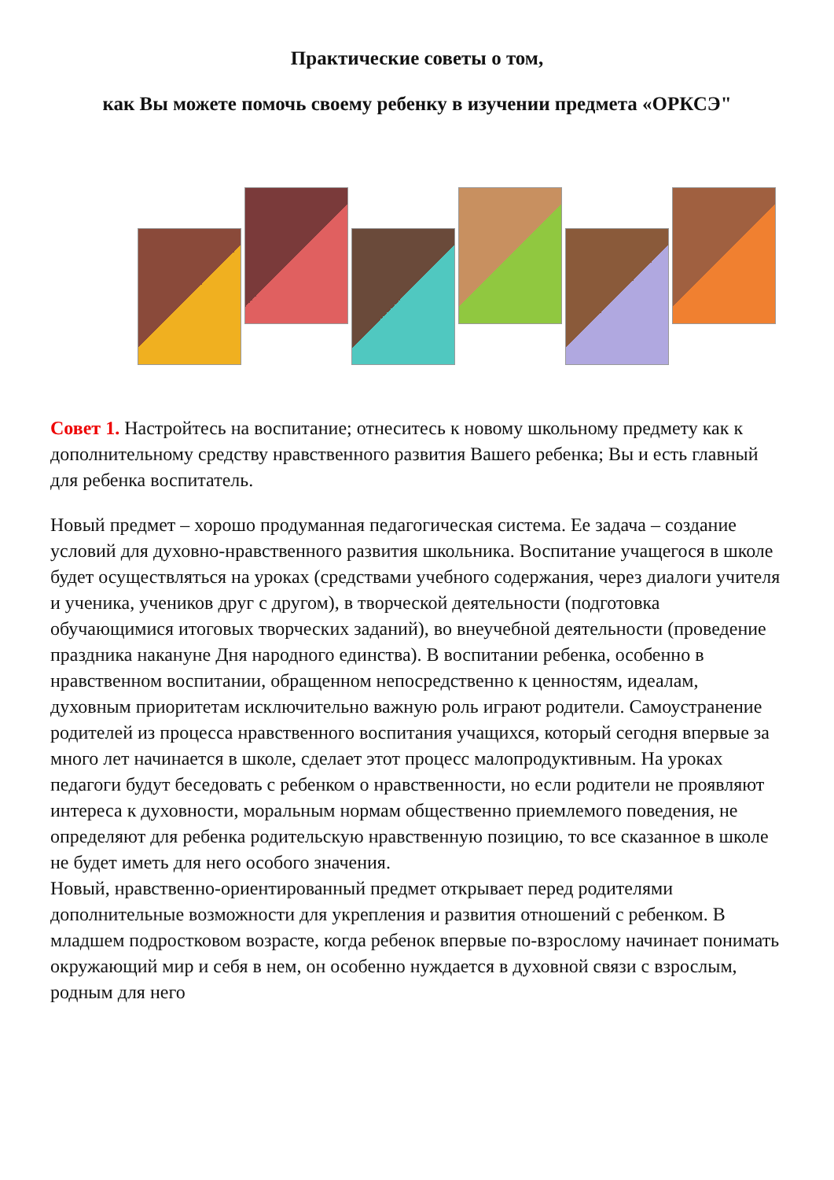Практические советы о том,
как Вы можете помочь своему ребенку в изучении предмета «ОРКСЭ"
Совет 1. Настройтесь на воспитание; отнеситесь к новому школьному предмету как к дополнительному средству нравственного развития Вашего ребенка; Вы и есть главный для ребенка воспитатель.
Новый предмет – хорошо продуманная педагогическая система. Ее задача – создание условий для духовно-нравственного развития школьника. Воспитание учащегося в школе будет осуществляться на уроках (средствами учебного содержания, через диалоги учителя и ученика, учеников друг с другом), в творческой деятельности (подготовка обучающимися итоговых творческих заданий), во внеучебной деятельности (проведение праздника накануне Дня народного единства). В воспитании ребенка, особенно в нравственном воспитании, обращенном непосредственно к ценностям, идеалам, духовным приоритетам исключительно важную роль играют родители. Самоустранение родителей из процесса нравственного воспитания учащихся, который сегодня впервые за много лет начинается в школе, сделает этот процесс малопродуктивным. На уроках педагоги будут беседовать с ребенком о нравственности, но если родители не проявляют интереса к духовности, моральным нормам общественно приемлемого поведения, не определяют для ребенка родительскую нравственную позицию, то все сказанное в школе не будет иметь для него особого значения.
Новый, нравственно-ориентированный предмет открывает перед родителями дополнительные возможности для укрепления и развития отношений с ребенком. В младшем подростковом возрасте, когда ребенок впервые по-взрослому начинает понимать окружающий мир и себя в нем, он особенно нуждается в духовной связи с взрослым, родным для него